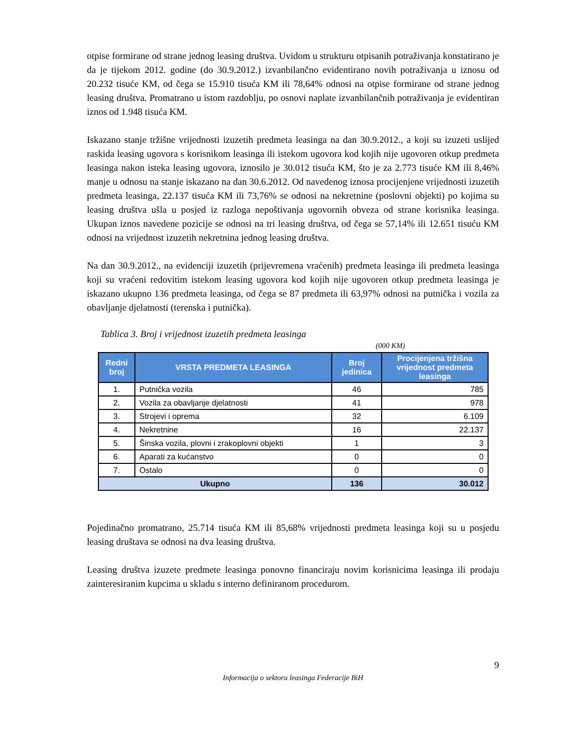otpise formirane od strane jednog leasing društva. Uvidom u strukturu otpisanih potraživanja konstatirano je da je tijekom 2012. godine (do 30.9.2012.) izvanbilančno evidentirano novih potraživanja u iznosu od 20.232 tisuće KM, od čega se 15.910 tisuća KM ili 78,64% odnosi na otpise formirane od strane jednog leasing društva. Promatrano u istom razdoblju, po osnovi naplate izvanbilančnih potraživanja je evidentiran iznos od 1.948 tisuća KM.
Iskazano stanje tržišne vrijednosti izuzetih predmeta leasinga na dan 30.9.2012., a koji su izuzeti uslijed raskida leasing ugovora s korisnikom leasinga ili istekom ugovora kod kojih nije ugovoren otkup predmeta leasinga nakon isteka leasing ugovora, iznosilo je 30.012 tisuća KM, što je za 2.773 tisuće KM ili 8,46% manje u odnosu na stanje iskazano na dan 30.6.2012. Od navedenog iznosa procijenjene vrijednosti izuzetih predmeta leasinga, 22.137 tisuća KM ili 73,76% se odnosi na nekretnine (poslovni objekti) po kojima su leasing društva ušla u posjed iz razloga nepoštivanja ugovornih obveza od strane korisnika leasinga. Ukupan iznos navedene pozicije se odnosi na tri leasing društva, od čega se 57,14% ili 12.651 tisuću KM odnosi na vrijednost izuzetih nekretnina jednog leasing društva.
Na dan 30.9.2012., na evidenciji izuzetih (prijevremena vraćenih) predmeta leasinga ili predmeta leasinga koji su vraćeni redovitim istekom leasing ugovora kod kojih nije ugovoren otkup predmeta leasinga je iskazano ukupno 136 predmeta leasinga, od čega se 87 predmeta ili 63,97% odnosi na putnička i vozila za obavljanje djelatnosti (terenska i putnička).
Tablica 3. Broj i vrijednost izuzetih predmeta leasinga
(000 KM)
| Redni broj | VRSTA PREDMETA LEASINGA | Broj jedinica | Procijenjena tržišna vrijednost predmeta leasinga |
| --- | --- | --- | --- |
| 1. | Putnička vozila | 46 | 785 |
| 2. | Vozila za obavljanje djelatnosti | 41 | 978 |
| 3. | Strojevi i oprema | 32 | 6.109 |
| 4. | Nekretnine | 16 | 22.137 |
| 5. | Šinska vozila, plovni i zrakoplovni objekti | 1 | 3 |
| 6. | Aparati za kućanstvo | 0 | 0 |
| 7. | Ostalo | 0 | 0 |
| Ukupno | | 136 | 30.012 |
Pojedinačno promatrano, 25.714 tisuća KM ili 85,68% vrijednosti predmeta leasinga koji su u posjedu leasing društava se odnosi na dva leasing društva.
Leasing društva izuzete predmete leasinga ponovno financiraju novim korisnicima leasinga ili prodaju zainteresiranim kupcima u skladu s interno definiranom procedurom.
9
Informacija o sektoru leasinga Federacije BiH